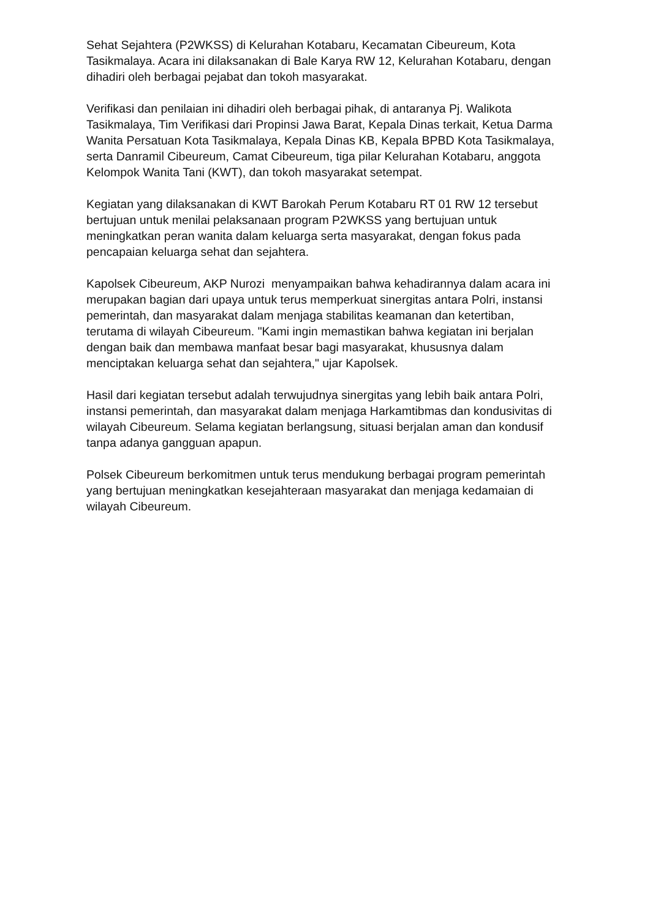Sehat Sejahtera (P2WKSS) di Kelurahan Kotabaru, Kecamatan Cibeureum, Kota Tasikmalaya. Acara ini dilaksanakan di Bale Karya RW 12, Kelurahan Kotabaru, dengan dihadiri oleh berbagai pejabat dan tokoh masyarakat.
Verifikasi dan penilaian ini dihadiri oleh berbagai pihak, di antaranya Pj. Walikota Tasikmalaya, Tim Verifikasi dari Propinsi Jawa Barat, Kepala Dinas terkait, Ketua Darma Wanita Persatuan Kota Tasikmalaya, Kepala Dinas KB, Kepala BPBD Kota Tasikmalaya, serta Danramil Cibeureum, Camat Cibeureum, tiga pilar Kelurahan Kotabaru, anggota Kelompok Wanita Tani (KWT), dan tokoh masyarakat setempat.
Kegiatan yang dilaksanakan di KWT Barokah Perum Kotabaru RT 01 RW 12 tersebut bertujuan untuk menilai pelaksanaan program P2WKSS yang bertujuan untuk meningkatkan peran wanita dalam keluarga serta masyarakat, dengan fokus pada pencapaian keluarga sehat dan sejahtera.
Kapolsek Cibeureum, AKP Nurozi menyampaikan bahwa kehadirannya dalam acara ini merupakan bagian dari upaya untuk terus memperkuat sinergitas antara Polri, instansi pemerintah, dan masyarakat dalam menjaga stabilitas keamanan dan ketertiban, terutama di wilayah Cibeureum. "Kami ingin memastikan bahwa kegiatan ini berjalan dengan baik dan membawa manfaat besar bagi masyarakat, khususnya dalam menciptakan keluarga sehat dan sejahtera," ujar Kapolsek.
Hasil dari kegiatan tersebut adalah terwujudnya sinergitas yang lebih baik antara Polri, instansi pemerintah, dan masyarakat dalam menjaga Harkamtibmas dan kondusivitas di wilayah Cibeureum. Selama kegiatan berlangsung, situasi berjalan aman dan kondusif tanpa adanya gangguan apapun.
Polsek Cibeureum berkomitmen untuk terus mendukung berbagai program pemerintah yang bertujuan meningkatkan kesejahteraan masyarakat dan menjaga kedamaian di wilayah Cibeureum.